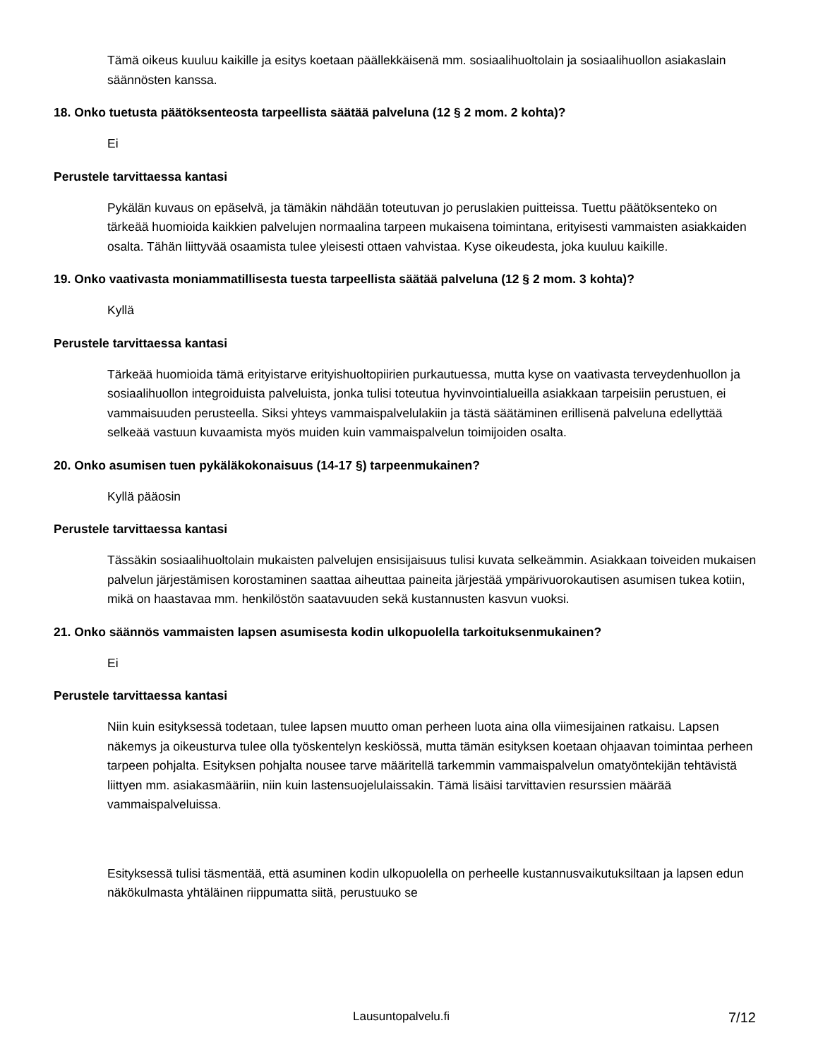Tämä oikeus kuuluu kaikille ja esitys koetaan päällekkäisenä mm. sosiaalihuoltolain ja sosiaalihuollon asiakaslain säännösten kanssa.
18. Onko tuetusta päätöksenteosta tarpeellista säätää palveluna (12 § 2 mom. 2 kohta)?
Ei
Perustele tarvittaessa kantasi
Pykälän kuvaus on epäselvä, ja tämäkin nähdään toteutuvan jo peruslakien puitteissa. Tuettu päätöksenteko on tärkeää huomioida kaikkien palvelujen normaalina tarpeen mukaisena toimintana, erityisesti vammaisten asiakkaiden osalta. Tähän liittyvää osaamista tulee yleisesti ottaen vahvistaa. Kyse oikeudesta, joka kuuluu kaikille.
19. Onko vaativasta moniammatillisesta tuesta tarpeellista säätää palveluna (12 § 2 mom. 3 kohta)?
Kyllä
Perustele tarvittaessa kantasi
Tärkeää huomioida tämä erityistarve erityishuoltopiirien purkautuessa, mutta kyse on vaativasta terveydenhuollon ja sosiaalihuollon integroiduista palveluista, jonka tulisi toteutua hyvinvointialueilla asiakkaan tarpeisiin perustuen, ei vammaisuuden perusteella. Siksi yhteys vammaispalvelulakiin ja tästä säätäminen erillisenä palveluna edellyttää selkeää vastuun kuvaamista myös muiden kuin vammaispalvelun toimijoiden osalta.
20. Onko asumisen tuen pykäläkokonaisuus (14-17 §) tarpeenmukainen?
Kyllä pääosin
Perustele tarvittaessa kantasi
Tässäkin sosiaalihuoltolain mukaisten palvelujen ensisijaisuus tulisi kuvata selkeämmin. Asiakkaan toiveiden mukaisen palvelun järjestämisen korostaminen saattaa aiheuttaa paineita järjestää ympärivuorokautisen asumisen tukea kotiin, mikä on haastavaa mm. henkilöstön saatavuuden sekä kustannusten kasvun vuoksi.
21. Onko säännös vammaisten lapsen asumisesta kodin ulkopuolella tarkoituksenmukainen?
Ei
Perustele tarvittaessa kantasi
Niin kuin esityksessä todetaan, tulee lapsen muutto oman perheen luota aina olla viimesijainen ratkaisu. Lapsen näkemys ja oikeusturva tulee olla työskentelyn keskiössä, mutta tämän esityksen koetaan ohjaavan toimintaa perheen tarpeen pohjalta. Esityksen pohjalta nousee tarve määritellä tarkemmin vammaispalvelun omatyöntekijän tehtävistä liittyen mm. asiakasmääriin, niin kuin lastensuojelulaissakin. Tämä lisäisi tarvittavien resurssien määrää vammaispalveluissa.
Esityksessä tulisi täsmentää, että asuminen kodin ulkopuolella on perheelle kustannusvaikutuksiltaan ja lapsen edun näkökulmasta yhtäläinen riippumatta siitä, perustuuko se
Lausuntopalvelu.fi 7/12